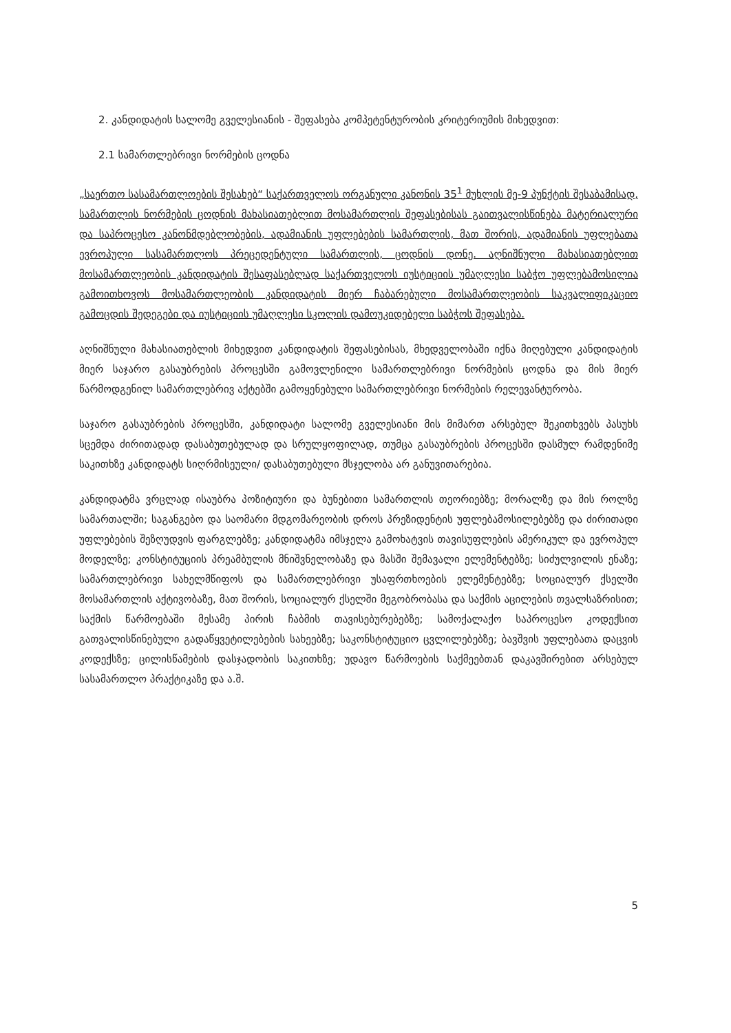2. კანდიდატის სალომე გველესიანის - შეფასება კომპეტენტურობის კრიტერიუმის მიხედვით:
2.1 სამართლებრივი ნორმების ცოდნა
„საერთო სასამართლოების შესახებ“ საქართველოს ორგანული კანონის 35<sup>1</sup> მუხლის მე-9 პუნქტის შესაბამისად, სამართლის ნორმების ცოდნის მახასიათებლით მოსამართლის შეფასებისას გაითვალისწინება მატერიალური და საპროცესო კანონმდებლობების, ადამიანის უფლებების სამართლის, მათ შორის, ადამიანის უფლებათა ევროპული სასამართლოს პრეცედენტული სამართლის, ცოდნის დონე. აღნიშნული მახასიათებლით მოსამართლეობის კანდიდატის შესაფასებლად საქართველოს იუსტიციის უმაღლესი საბჭო უფლებამოსილია გამოითხოვოს მოსამართლეობის კანდიდატის მიერ ჩაბარებული მოსამართლეობის საკვალიფიკაციო გამოცდის შედეგები და იუსტიციის უმაღლესი სკოლის დამოუკიდებელი საბჭოს შეფასება.
აღნიშნული მახასიათებლის მიხედვით კანდიდატის შეფასებისას, მხედველობაში იქნა მიღებული კანდიდატის მიერ საჯარო გასაუბრების პროცესში გამოვლენილი სამართლებრივი ნორმების ცოდნა და მის მიერ წარმოდგენილ სამართლებრივ აქტებში გამოყენებული სამართლებრივი ნორმების რელევანტურობა.
საჯარო გასაუბრების პროცესში, კანდიდატი სალომე გველესიანი მის მიმართ არსებულ შეკითხვებს პასუხს სცემდა ძირითადად დასაბუთებულად და სრულყოფილად, თუმცა გასაუბრების პროცესში დასმულ რამდენიმე საკითხზე კანდიდატს სიღრმისეული/ დასაბუთებული მსჯელობა არ განუვითარებია.
კანდიდატმა ვრცლად ისაუბრა პოზიტიური და ბუნებითი სამართლის თეორიებზე; მორალზე და მის როლზე სამართალში; საგანგებო და საომარი მდგომარეობის დროს პრეზიდენტის უფლებამოსილებებზე და ძირითადი უფლებების შეზღუდვის ფარგლებზე; კანდიდატმა იმსჯელა გამოხატვის თავისუფლების ამერიკულ და ევროპულ მოდელზე; კონსტიტუციის პრეამბულის მნიშვნელობაზე და მასში შემავალი ელემენტებზე; სიძულვილის ენაზე; სამართლებრივი სახელმწიფოს და სამართლებრივი უსაფრთხოების ელემენტებზე; სოციალურ ქსელში მოსამართლის აქტივობაზე, მათ შორის, სოციალურ ქსელში მეგობრობასა და საქმის აცილების თვალსაზრისით; საქმის წარმოებაში მესამე პირის ჩაბმის თავისებურებებზე; სამოქალაქო საპროცესო კოდექსით გათვალისწინებული გადაწყვეტილებების სახეებზე; საკონსტიტუციო ცვლილებებზე; ბავშვის უფლებათა დაცვის კოდექსზე; ცილისწამების დასჯადობის საკითხზე; უდავო წარმოების საქმეებთან დაკავშირებით არსებულ სასამართლო პრაქტიკაზე და ა.შ.
5